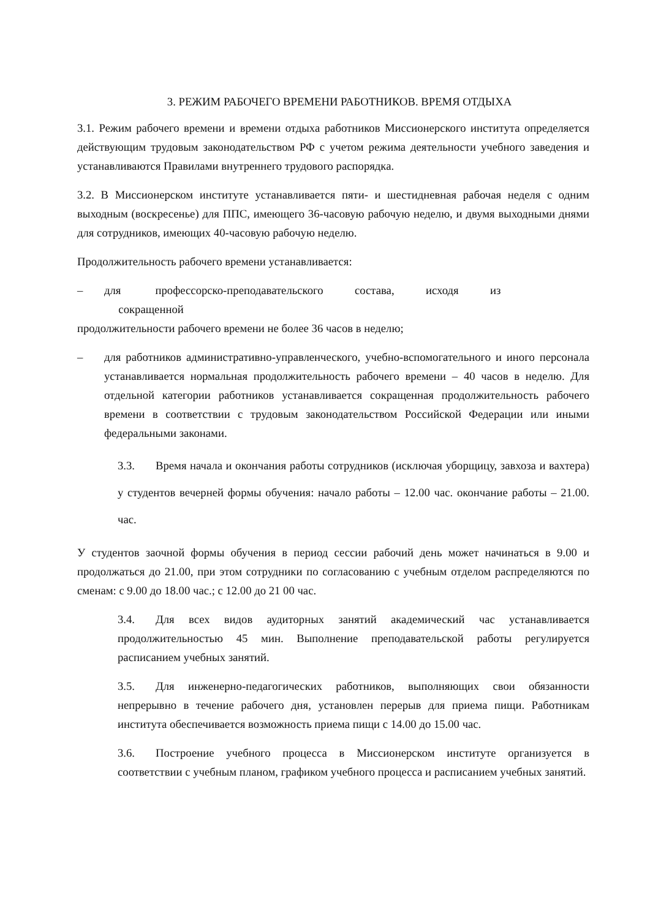3. РЕЖИМ РАБОЧЕГО ВРЕМЕНИ РАБОТНИКОВ. ВРЕМЯ ОТДЫХА
3.1. Режим рабочего времени и времени отдыха работников Миссионерского института определяется действующим трудовым законодательством РФ с учетом режима деятельности учебного заведения и устанавливаются Правилами внутреннего трудового распорядка.
3.2. В Миссионерском институте устанавливается пяти- и шестидневная рабочая неделя с одним выходным (воскресенье) для ППС, имеющего 36-часовую рабочую неделю, и двумя выходными днями для сотрудников, имеющих 40-часовую рабочую неделю.
Продолжительность рабочего времени устанавливается:
– для профессорско-преподавательского состава, исходя из
сокращенной
продолжительности рабочего времени не более 36 часов в неделю;
– для работников административно-управленческого, учебно-вспомогательного и иного персонала устанавливается нормальная продолжительность рабочего времени – 40 часов в неделю. Для отдельной категории работников устанавливается сокращенная продолжительность рабочего времени в соответствии с трудовым законодательством Российской Федерации или иными федеральными законами.
3.3. Время начала и окончания работы сотрудников (исключая уборщицу, завхоза и вахтера) у студентов вечерней формы обучения: начало работы – 12.00 час. окончание работы – 21.00. час.
У студентов заочной формы обучения в период сессии рабочий день может начинаться в 9.00 и продолжаться до 21.00, при этом сотрудники по согласованию с учебным отделом распределяются по сменам: с 9.00 до 18.00 час.; с 12.00 до 21 00 час.
3.4. Для всех видов аудиторных занятий академический час устанавливается продолжительностью 45 мин. Выполнение преподавательской работы регулируется расписанием учебных занятий.
3.5. Для инженерно-педагогических работников, выполняющих свои обязанности непрерывно в течение рабочего дня, установлен перерыв для приема пищи. Работникам института обеспечивается возможность приема пищи с 14.00 до 15.00 час.
3.6. Построение учебного процесса в Миссионерском институте организуется в соответствии с учебным планом, графиком учебного процесса и расписанием учебных занятий.